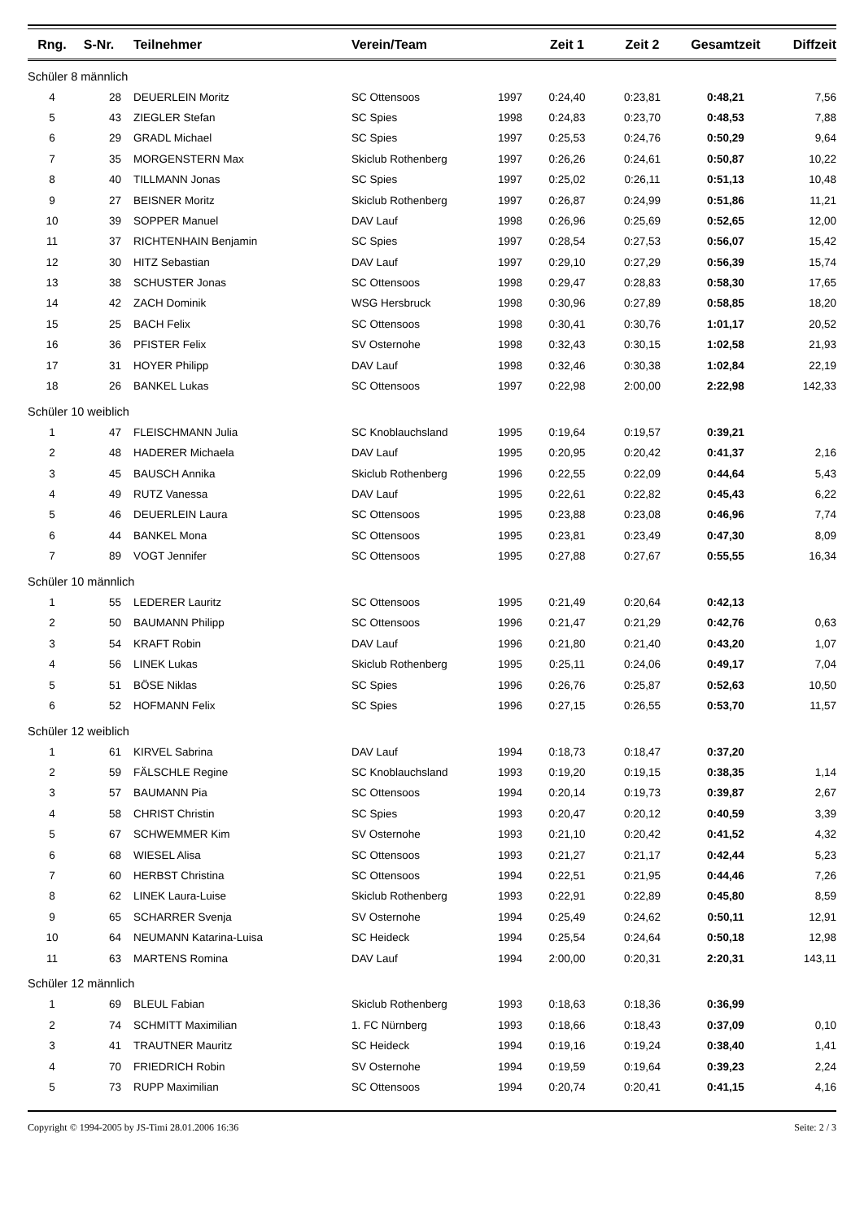| Rng. | S-Nr. | | Teilnehmer | Verein/Team | | Zeit 1 | Zeit 2 | Gesamtzeit | Diffzeit |
| --- | --- | --- | --- | --- | --- | --- | --- | --- | --- |
| Schüler 8 männlich | | | | | | | | | |
| 4 | 28 | | DEUERLEIN Moritz | SC Ottensoos | 1997 | 0:24,40 | 0:23,81 | 0:48,21 | 7,56 |
| 5 | 43 | | ZIEGLER Stefan | SC Spies | 1998 | 0:24,83 | 0:23,70 | 0:48,53 | 7,88 |
| 6 | 29 | | GRADL Michael | SC Spies | 1997 | 0:25,53 | 0:24,76 | 0:50,29 | 9,64 |
| 7 | 35 | | MORGENSTERN Max | Skiclub Rothenberg | 1997 | 0:26,26 | 0:24,61 | 0:50,87 | 10,22 |
| 8 | 40 | | TILLMANN Jonas | SC Spies | 1997 | 0:25,02 | 0:26,11 | 0:51,13 | 10,48 |
| 9 | 27 | | BEISNER Moritz | Skiclub Rothenberg | 1997 | 0:26,87 | 0:24,99 | 0:51,86 | 11,21 |
| 10 | 39 | | SOPPER Manuel | DAV Lauf | 1998 | 0:26,96 | 0:25,69 | 0:52,65 | 12,00 |
| 11 | 37 | | RICHTENHAIN Benjamin | SC Spies | 1997 | 0:28,54 | 0:27,53 | 0:56,07 | 15,42 |
| 12 | 30 | | HITZ Sebastian | DAV Lauf | 1997 | 0:29,10 | 0:27,29 | 0:56,39 | 15,74 |
| 13 | 38 | | SCHUSTER Jonas | SC Ottensoos | 1998 | 0:29,47 | 0:28,83 | 0:58,30 | 17,65 |
| 14 | 42 | | ZACH Dominik | WSG Hersbruck | 1998 | 0:30,96 | 0:27,89 | 0:58,85 | 18,20 |
| 15 | 25 | | BACH Felix | SC Ottensoos | 1998 | 0:30,41 | 0:30,76 | 1:01,17 | 20,52 |
| 16 | 36 | | PFISTER Felix | SV Osternohe | 1998 | 0:32,43 | 0:30,15 | 1:02,58 | 21,93 |
| 17 | 31 | | HOYER Philipp | DAV Lauf | 1998 | 0:32,46 | 0:30,38 | 1:02,84 | 22,19 |
| 18 | 26 | | BANKEL Lukas | SC Ottensoos | 1997 | 0:22,98 | 2:00,00 | 2:22,98 | 142,33 |
| Schüler 10 weiblich | | | | | | | | | |
| 1 | 47 | | FLEISCHMANN Julia | SC Knoblauchsland | 1995 | 0:19,64 | 0:19,57 | 0:39,21 | |
| 2 | 48 | | HADERER Michaela | DAV Lauf | 1995 | 0:20,95 | 0:20,42 | 0:41,37 | 2,16 |
| 3 | 45 | | BAUSCH Annika | Skiclub Rothenberg | 1996 | 0:22,55 | 0:22,09 | 0:44,64 | 5,43 |
| 4 | 49 | | RUTZ Vanessa | DAV Lauf | 1995 | 0:22,61 | 0:22,82 | 0:45,43 | 6,22 |
| 5 | 46 | | DEUERLEIN Laura | SC Ottensoos | 1995 | 0:23,88 | 0:23,08 | 0:46,96 | 7,74 |
| 6 | 44 | | BANKEL Mona | SC Ottensoos | 1995 | 0:23,81 | 0:23,49 | 0:47,30 | 8,09 |
| 7 | 89 | | VOGT Jennifer | SC Ottensoos | 1995 | 0:27,88 | 0:27,67 | 0:55,55 | 16,34 |
| Schüler 10 männlich | | | | | | | | | |
| 1 | 55 | | LEDERER Lauritz | SC Ottensoos | 1995 | 0:21,49 | 0:20,64 | 0:42,13 | |
| 2 | 50 | | BAUMANN Philipp | SC Ottensoos | 1996 | 0:21,47 | 0:21,29 | 0:42,76 | 0,63 |
| 3 | 54 | | KRAFT Robin | DAV Lauf | 1996 | 0:21,80 | 0:21,40 | 0:43,20 | 1,07 |
| 4 | 56 | | LINEK Lukas | Skiclub Rothenberg | 1995 | 0:25,11 | 0:24,06 | 0:49,17 | 7,04 |
| 5 | 51 | | BÖSE Niklas | SC Spies | 1996 | 0:26,76 | 0:25,87 | 0:52,63 | 10,50 |
| 6 | 52 | | HOFMANN Felix | SC Spies | 1996 | 0:27,15 | 0:26,55 | 0:53,70 | 11,57 |
| Schüler 12 weiblich | | | | | | | | | |
| 1 | 61 | | KIRVEL Sabrina | DAV Lauf | 1994 | 0:18,73 | 0:18,47 | 0:37,20 | |
| 2 | 59 | | FÄLSCHLE Regine | SC Knoblauchsland | 1993 | 0:19,20 | 0:19,15 | 0:38,35 | 1,14 |
| 3 | 57 | | BAUMANN Pia | SC Ottensoos | 1994 | 0:20,14 | 0:19,73 | 0:39,87 | 2,67 |
| 4 | 58 | | CHRIST Christin | SC Spies | 1993 | 0:20,47 | 0:20,12 | 0:40,59 | 3,39 |
| 5 | 67 | | SCHWEMMER Kim | SV Osternohe | 1993 | 0:21,10 | 0:20,42 | 0:41,52 | 4,32 |
| 6 | 68 | | WIESEL Alisa | SC Ottensoos | 1993 | 0:21,27 | 0:21,17 | 0:42,44 | 5,23 |
| 7 | 60 | | HERBST Christina | SC Ottensoos | 1994 | 0:22,51 | 0:21,95 | 0:44,46 | 7,26 |
| 8 | 62 | | LINEK Laura-Luise | Skiclub Rothenberg | 1993 | 0:22,91 | 0:22,89 | 0:45,80 | 8,59 |
| 9 | 65 | | SCHARRER Svenja | SV Osternohe | 1994 | 0:25,49 | 0:24,62 | 0:50,11 | 12,91 |
| 10 | 64 | | NEUMANN Katarina-Luisa | SC Heideck | 1994 | 0:25,54 | 0:24,64 | 0:50,18 | 12,98 |
| 11 | 63 | | MARTENS Romina | DAV Lauf | 1994 | 2:00,00 | 0:20,31 | 2:20,31 | 143,11 |
| Schüler 12 männlich | | | | | | | | | |
| 1 | 69 | | BLEUL Fabian | Skiclub Rothenberg | 1993 | 0:18,63 | 0:18,36 | 0:36,99 | |
| 2 | 74 | | SCHMITT Maximilian | 1. FC Nürnberg | 1993 | 0:18,66 | 0:18,43 | 0:37,09 | 0,10 |
| 3 | 41 | | TRAUTNER Mauritz | SC Heideck | 1994 | 0:19,16 | 0:19,24 | 0:38,40 | 1,41 |
| 4 | 70 | | FRIEDRICH Robin | SV Osternohe | 1994 | 0:19,59 | 0:19,64 | 0:39,23 | 2,24 |
| 5 | 73 | | RUPP Maximilian | SC Ottensoos | 1994 | 0:20,74 | 0:20,41 | 0:41,15 | 4,16 |
Copyright © 1994-2005 by JS-Timi 28.01.2006 16:36 Seite: 2 / 3